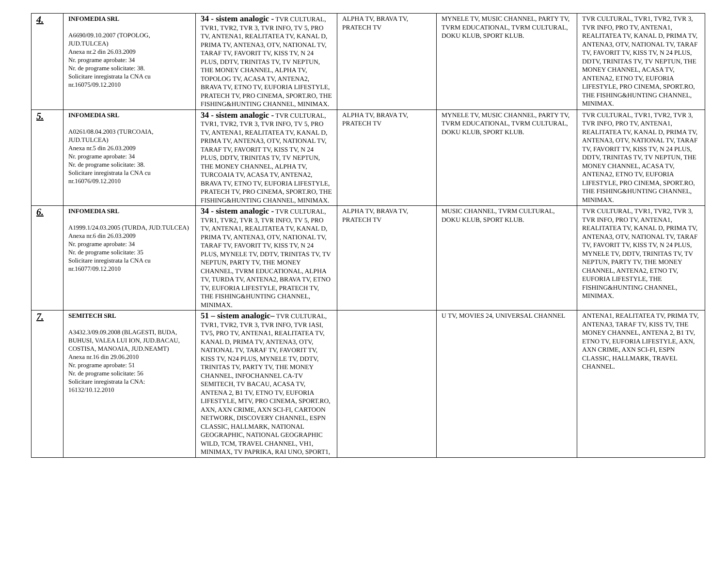| 4. | INFOMEDIA SRL A6690/09.10.2007 (TOPOLOG, JUD.TULCEA) Anexa nr.2 din 26.03.2009 Nr. programe aprobate: 34 Nr. de programe solicitate: 38. Solicitare inregistrata la CNA cu nr.16075/09.12.2010 | 34 - sistem analogic - TVR CULTURAL, TVR1, TVR2, TVR 3, TVR INFO, TV 5, PRO TV, ANTENA1, REALITATEA TV, KANAL D, PRIMA TV, ANTENA3, OTV, NATIONAL TV, TARAF TV, FAVORIT TV, KISS TV, N 24 PLUS, DDTV, TRINITAS TV, TV NEPTUN, THE MONEY CHANNEL, ALPHA TV, TOPOLOG TV, ACASA TV, ANTENA2, BRAVA TV, ETNO TV, EUFORIA LIFESTYLE, PRATECH TV, PRO CINEMA, SPORT.RO, THE FISHING&HUNTING CHANNEL, MINIMAX. | ALPHA TV, BRAVA TV, PRATECH TV | MYNELE TV, MUSIC CHANNEL, PARTY TV, TVRM EDUCATIONAL, TVRM CULTURAL, DOKU KLUB, SPORT KLUB. | TVR CULTURAL, TVR1, TVR2, TVR 3, TVR INFO, PRO TV, ANTENA1, REALITATEA TV, KANAL D, PRIMA TV, ANTENA3, OTV, NATIONAL TV, TARAF TV, FAVORIT TV, KISS TV, N 24 PLUS, DDTV, TRINITAS TV, TV NEPTUN, THE MONEY CHANNEL, ACASA TV, ANTENA2, ETNO TV, EUFORIA LIFESTYLE, PRO CINEMA, SPORT.RO, THE FISHING&HUNTING CHANNEL, MINIMAX. |
| 5. | INFOMEDIA SRL A0261/08.04.2003 (TURCOAIA, JUD.TULCEA) Anexa nr.5 din 26.03.2009 Nr. programe aprobate: 34 Nr. de programe solicitate: 38. Solicitare inregistrata la CNA cu nr.16076/09.12.2010 | 34 - sistem analogic - TVR CULTURAL, TVR1, TVR2, TVR 3, TVR INFO, TV 5, PRO TV, ANTENA1, REALITATEA TV, KANAL D, PRIMA TV, ANTENA3, OTV, NATIONAL TV, TARAF TV, FAVORIT TV, KISS TV, N 24 PLUS, DDTV, TRINITAS TV, TV NEPTUN, THE MONEY CHANNEL, ALPHA TV, TURCOAIA TV, ACASA TV, ANTENA2, BRAVA TV, ETNO TV, EUFORIA LIFESTYLE, PRATECH TV, PRO CINEMA, SPORT.RO, THE FISHING&HUNTING CHANNEL, MINIMAX. | ALPHA TV, BRAVA TV, PRATECH TV | MYNELE TV, MUSIC CHANNEL, PARTY TV, TVRM EDUCATIONAL, TVRM CULTURAL, DOKU KLUB, SPORT KLUB. | TVR CULTURAL, TVR1, TVR2, TVR 3, TVR INFO, PRO TV, ANTENA1, REALITATEA TV, KANAL D, PRIMA TV, ANTENA3, OTV, NATIONAL TV, TARAF TV, FAVORIT TV, KISS TV, N 24 PLUS, DDTV, TRINITAS TV, TV NEPTUN, THE MONEY CHANNEL, ACASA TV, ANTENA2, ETNO TV, EUFORIA LIFESTYLE, PRO CINEMA, SPORT.RO, THE FISHING&HUNTING CHANNEL, MINIMAX. |
| 6. | INFOMEDIA SRL A1999.1/24.03.2005 (TURDA, JUD.TULCEA) Anexa nr.6 din 26.03.2009 Nr. programe aprobate: 34 Nr. de programe solicitate: 35 Solicitare inregistrata la CNA cu nr.16077/09.12.2010 | 34 - sistem analogic - TVR CULTURAL, TVR1, TVR2, TVR 3, TVR INFO, TV 5, PRO TV, ANTENA1, REALITATEA TV, KANAL D, PRIMA TV, ANTENA3, OTV, NATIONAL TV, TARAF TV, FAVORIT TV, KISS TV, N 24 PLUS, MYNELE TV, DDTV, TRINITAS TV, TV NEPTUN, PARTY TV, THE MONEY CHANNEL, TVRM EDUCATIONAL, ALPHA TV, TURDA TV, ANTENA2, BRAVA TV, ETNO TV, EUFORIA LIFESTYLE, PRATECH TV, THE FISHING&HUNTING CHANNEL, MINIMAX. | ALPHA TV, BRAVA TV, PRATECH TV | MUSIC CHANNEL, TVRM CULTURAL, DOKU KLUB, SPORT KLUB. | TVR CULTURAL, TVR1, TVR2, TVR 3, TVR INFO, PRO TV, ANTENA1, REALITATEA TV, KANAL D, PRIMA TV, ANTENA3, OTV, NATIONAL TV, TARAF TV, FAVORIT TV, KISS TV, N 24 PLUS, MYNELE TV, DDTV, TRINITAS TV, TV NEPTUN, PARTY TV, THE MONEY CHANNEL, ANTENA2, ETNO TV, EUFORIA LIFESTYLE, THE FISHING&HUNTING CHANNEL, MINIMAX. |
| 7. | SEMITECH SRL A3432.3/09.09.2008 (BLAGESTI, BUDA, BUHUSI, VALEA LUI ION, JUD.BACAU, COSTISA, MANOAIA, JUD.NEAMT) Anexa nr.16 din 29.06.2010 Nr. programe aprobate: 51 Nr. de programe solicitate: 56 Solicitare inregistrata la CNA: 16132/10.12.2010 | 51 – sistem analogic– TVR CULTURAL, TVR1, TVR2, TVR 3, TVR INFO, TVR IASI, TV5, PRO TV, ANTENA1, REALITATEA TV, KANAL D, PRIMA TV, ANTENA3, OTV, NATIONAL TV, TARAF TV, FAVORIT TV, KISS TV, N24 PLUS, MYNELE TV, DDTV, TRINITAS TV, PARTY TV, THE MONEY CHANNEL, INFOCHANNEL CA-TV SEMITECH, TV BACAU, ACASA TV, ANTENA 2, B1 TV, ETNO TV, EUFORIA LIFESTYLE, MTV, PRO CINEMA, SPORT.RO, AXN, AXN CRIME, AXN SCI-FI, CARTOON NETWORK, DISCOVERY CHANNEL, ESPN CLASSIC, HALLMARK, NATIONAL GEOGRAPHIC, NATIONAL GEOGRAPHIC WILD, TCM, TRAVEL CHANNEL, VH1, MINIMAX, TV PAPRIKA, RAI UNO, SPORT1, | | U TV, MOVIES 24, UNIVERSAL CHANNEL | ANTENA1, REALITATEA TV, PRIMA TV, ANTENA3, TARAF TV, KISS TV, THE MONEY CHANNEL, ANTENA 2, B1 TV, ETNO TV, EUFORIA LIFESTYLE, AXN, AXN CRIME, AXN SCI-FI, ESPN CLASSIC, HALLMARK, TRAVEL CHANNEL. |